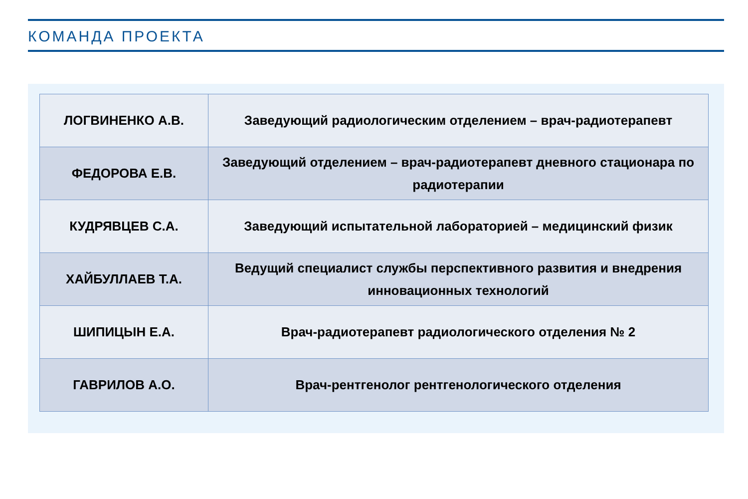КОМАНДА ПРОЕКТА
| ЛОГВИНЕНКО А.В. | Заведующий радиологическим отделением – врач-радиотерапевт |
| ФЕДОРОВА Е.В. | Заведующий отделением – врач-радиотерапевт дневного стационара по радиотерапии |
| КУДРЯВЦЕВ С.А. | Заведующий испытательной лабораторией – медицинский физик |
| ХАЙБУЛЛАЕВ Т.А. | Ведущий специалист службы перспективного развития и внедрения инновационных технологий |
| ШИПИЦЫН Е.А. | Врач-радиотерапевт радиологического отделения № 2 |
| ГАВРИЛОВ А.О. | Врач-рентгенолог рентгенологического отделения |